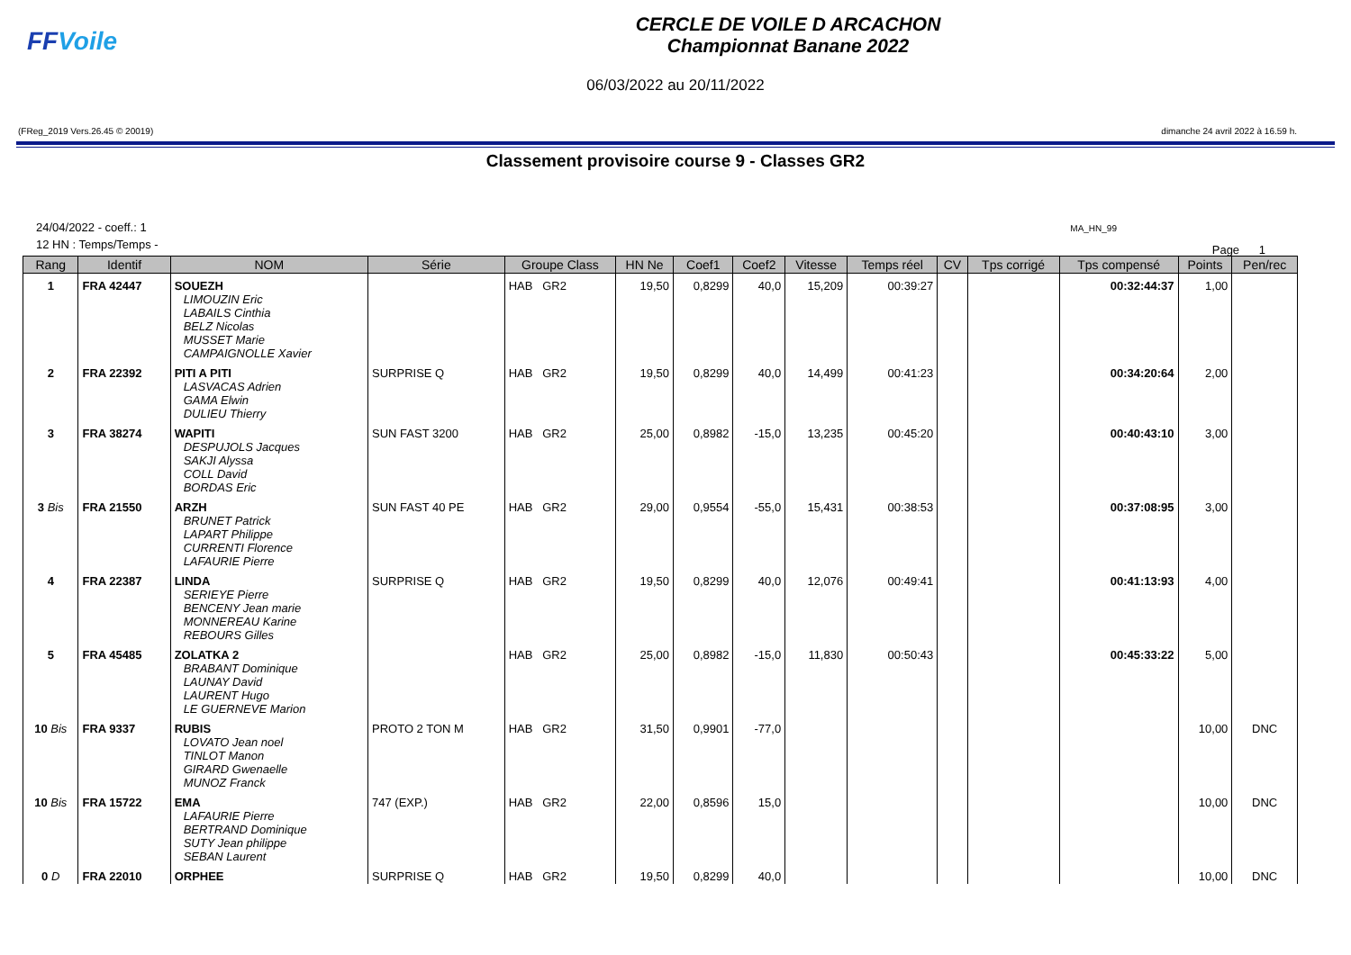FFVoile
CERCLE DE VOILE D ARCACHON
Championnat Banane 2022
06/03/2022 au 20/11/2022
(FReg_2019 Vers.26.45 © 20019) dimanche 24 avril 2022 à 16.59 h.
Classement provisoire course 9 - Classes GR2
24/04/2022 - coeff.: 1
12 HN : Temps/Temps -
MA_HN_99
Page 1
| Rang | Identif | NOM | Série | Groupe Class | HN Ne | Coef1 | Coef2 | Vitesse | Temps réel | CV | Tps corrigé | Tps compensé | Points | Pen/rec |
| --- | --- | --- | --- | --- | --- | --- | --- | --- | --- | --- | --- | --- | --- | --- |
| 1 | FRA 42447 | SOUEZH LIMOUZIN Eric LABAILS Cinthia BELZ Nicolas MUSSET Marie CAMPAIGNOLLE Xavier | | HAB GR2 | 19,50 | 0,8299 | 40,0 | 15,209 | 00:39:27 | | | 00:32:44:37 | 1,00 | |
| 2 | FRA 22392 | PITI A PITI LASVACAS Adrien GAMA Elwin DULIEU Thierry | SURPRISE Q | HAB GR2 | 19,50 | 0,8299 | 40,0 | 14,499 | 00:41:23 | | | 00:34:20:64 | 2,00 | |
| 3 | FRA 38274 | WAPITI DESPUJOLS Jacques SAKJI Alyssa COLL David BORDAS Eric | SUN FAST 3200 | HAB GR2 | 25,00 | 0,8982 | -15,0 | 13,235 | 00:45:20 | | | 00:40:43:10 | 3,00 | |
| 3 Bis | FRA 21550 | ARZH BRUNET Patrick LAPART Philippe CURRENTI Florence LAFAURIE Pierre | SUN FAST 40 PE | HAB GR2 | 29,00 | 0,9554 | -55,0 | 15,431 | 00:38:53 | | | 00:37:08:95 | 3,00 | |
| 4 | FRA 22387 | LINDA SERIEYE Pierre BENCENY Jean marie MONNEREAU Karine REBOURS Gilles | SURPRISE Q | HAB GR2 | 19,50 | 0,8299 | 40,0 | 12,076 | 00:49:41 | | | 00:41:13:93 | 4,00 | |
| 5 | FRA 45485 | ZOLATKA 2 BRABANT Dominique LAUNAY David LAURENT Hugo LE GUERNEVE Marion | | HAB GR2 | 25,00 | 0,8982 | -15,0 | 11,830 | 00:50:43 | | | 00:45:33:22 | 5,00 | |
| 10 Bis | FRA 9337 | RUBIS LOVATO Jean noel TINLOT Manon GIRARD Gwenaelle MUNOZ Franck | PROTO 2 TON M | HAB GR2 | 31,50 | 0,9901 | -77,0 | | | | | | 10,00 | DNC |
| 10 Bis | FRA 15722 | EMA LAFAURIE Pierre BERTRAND Dominique SUTY Jean philippe SEBAN Laurent | 747 (EXP.) | HAB GR2 | 22,00 | 0,8596 | 15,0 | | | | | | 10,00 | DNC |
| 0 D | FRA 22010 | ORPHEE | SURPRISE Q | HAB GR2 | 19,50 | 0,8299 | 40,0 | | | | | | 10,00 | DNC |